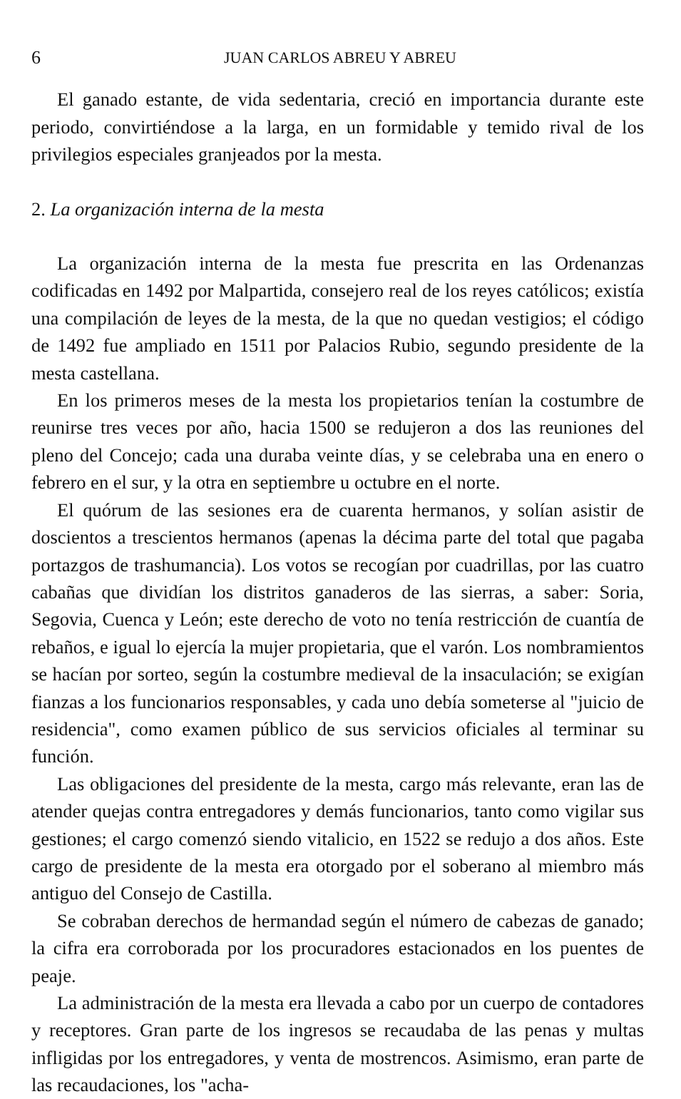6 JUAN CARLOS ABREU Y ABREU
El ganado estante, de vida sedentaria, creció en importancia durante este periodo, convirtiéndose a la larga, en un formidable y temido rival de los privilegios especiales granjeados por la mesta.
2. La organización interna de la mesta
La organización interna de la mesta fue prescrita en las Ordenanzas codificadas en 1492 por Malpartida, consejero real de los reyes católicos; existía una compilación de leyes de la mesta, de la que no quedan vestigios; el código de 1492 fue ampliado en 1511 por Palacios Rubio, segundo presidente de la mesta castellana.
En los primeros meses de la mesta los propietarios tenían la costumbre de reunirse tres veces por año, hacia 1500 se redujeron a dos las reuniones del pleno del Concejo; cada una duraba veinte días, y se celebraba una en enero o febrero en el sur, y la otra en septiembre u octubre en el norte.
El quórum de las sesiones era de cuarenta hermanos, y solían asistir de doscientos a trescientos hermanos (apenas la décima parte del total que pagaba portazgos de trashumancia). Los votos se recogían por cuadrillas, por las cuatro cabañas que dividían los distritos ganaderos de las sierras, a saber: Soria, Segovia, Cuenca y León; este derecho de voto no tenía restricción de cuantía de rebaños, e igual lo ejercía la mujer propietaria, que el varón. Los nombramientos se hacían por sorteo, según la costumbre medieval de la insaculación; se exigían fianzas a los funcionarios responsables, y cada uno debía someterse al "juicio de residencia", como examen público de sus servicios oficiales al terminar su función.
Las obligaciones del presidente de la mesta, cargo más relevante, eran las de atender quejas contra entregadores y demás funcionarios, tanto como vigilar sus gestiones; el cargo comenzó siendo vitalicio, en 1522 se redujo a dos años. Este cargo de presidente de la mesta era otorgado por el soberano al miembro más antiguo del Consejo de Castilla.
Se cobraban derechos de hermandad según el número de cabezas de ganado; la cifra era corroborada por los procuradores estacionados en los puentes de peaje.
La administración de la mesta era llevada a cabo por un cuerpo de contadores y receptores. Gran parte de los ingresos se recaudaba de las penas y multas infligidas por los entregadores, y venta de mostrencos. Asimismo, eran parte de las recaudaciones, los "acha-